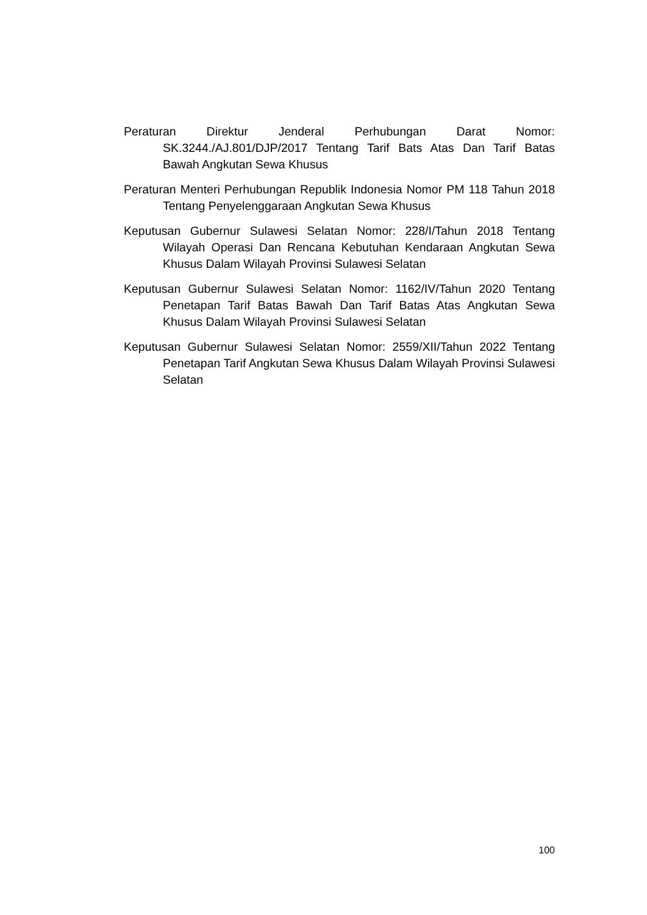Peraturan Direktur Jenderal Perhubungan Darat Nomor: SK.3244./AJ.801/DJP/2017 Tentang Tarif Bats Atas Dan Tarif Batas Bawah Angkutan Sewa Khusus
Peraturan Menteri Perhubungan Republik Indonesia Nomor PM 118 Tahun 2018 Tentang Penyelenggaraan Angkutan Sewa Khusus
Keputusan Gubernur Sulawesi Selatan Nomor: 228/I/Tahun 2018 Tentang Wilayah Operasi Dan Rencana Kebutuhan Kendaraan Angkutan Sewa Khusus Dalam Wilayah Provinsi Sulawesi Selatan
Keputusan Gubernur Sulawesi Selatan Nomor: 1162/IV/Tahun 2020 Tentang Penetapan Tarif Batas Bawah Dan Tarif Batas Atas Angkutan Sewa Khusus Dalam Wilayah Provinsi Sulawesi Selatan
Keputusan Gubernur Sulawesi Selatan Nomor: 2559/XII/Tahun 2022 Tentang Penetapan Tarif Angkutan Sewa Khusus Dalam Wilayah Provinsi Sulawesi Selatan
100